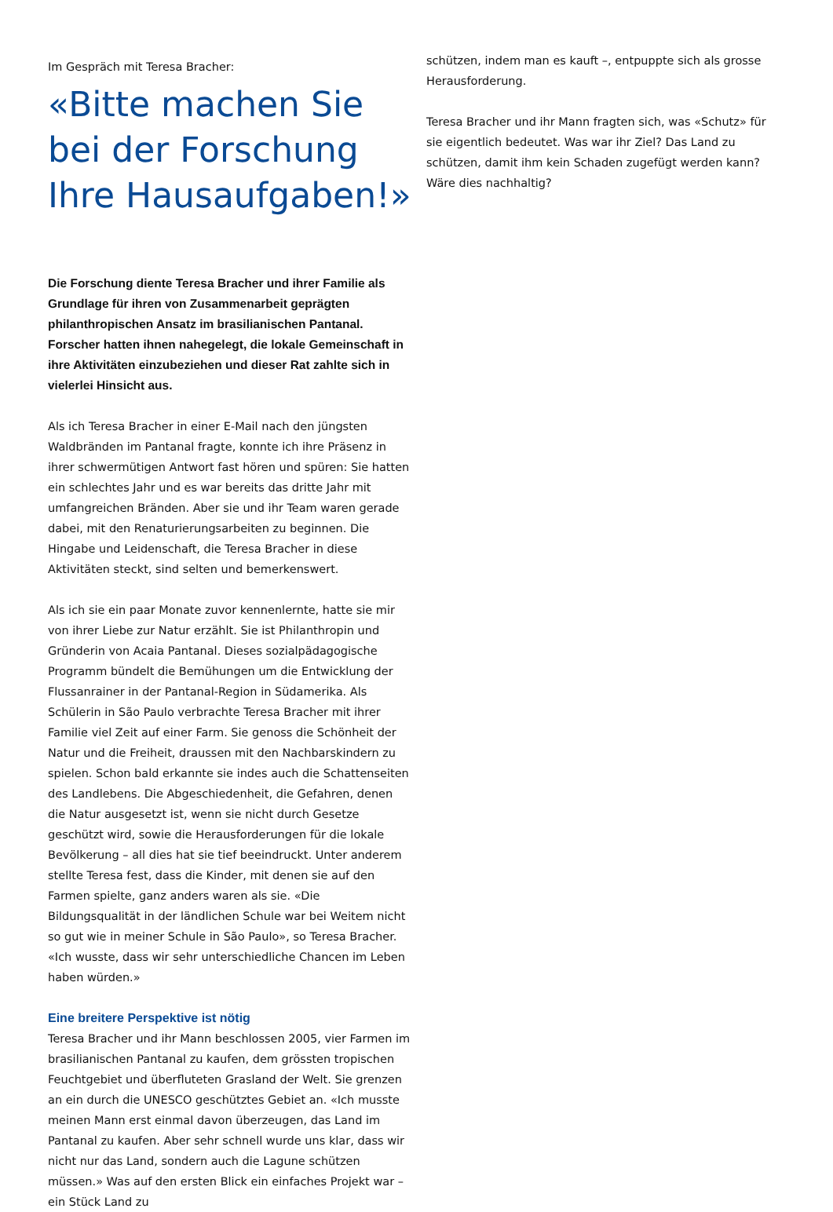Im Gespräch mit Teresa Bracher:
«Bitte machen Sie bei der Forschung Ihre Hausaufgaben!»
Die Forschung diente Teresa Bracher und ihrer Familie als Grundlage für ihren von Zusammenarbeit geprägten philanthropischen Ansatz im brasilianischen Pantanal. Forscher hatten ihnen nahegelegt, die lokale Gemeinschaft in ihre Aktivitäten einzubeziehen und dieser Rat zahlte sich in vielerlei Hinsicht aus.
Als ich Teresa Bracher in einer E-Mail nach den jüngsten Waldbränden im Pantanal fragte, konnte ich ihre Präsenz in ihrer schwermütigen Antwort fast hören und spüren: Sie hatten ein schlechtes Jahr und es war bereits das dritte Jahr mit umfangreichen Bränden. Aber sie und ihr Team waren gerade dabei, mit den Renaturierungsarbeiten zu beginnen. Die Hingabe und Leidenschaft, die Teresa Bracher in diese Aktivitäten steckt, sind selten und bemerkenswert.
Als ich sie ein paar Monate zuvor kennenlernte, hatte sie mir von ihrer Liebe zur Natur erzählt. Sie ist Philanthropin und Gründerin von Acaia Pantanal. Dieses sozialpädagogische Programm bündelt die Bemühungen um die Entwicklung der Flussanrainer in der Pantanal-Region in Südamerika. Als Schülerin in São Paulo verbrachte Teresa Bracher mit ihrer Familie viel Zeit auf einer Farm. Sie genoss die Schönheit der Natur und die Freiheit, draussen mit den Nachbarskindern zu spielen. Schon bald erkannte sie indes auch die Schattenseiten des Landlebens. Die Abgeschiedenheit, die Gefahren, denen die Natur ausgesetzt ist, wenn sie nicht durch Gesetze geschützt wird, sowie die Herausforderungen für die lokale Bevölkerung – all dies hat sie tief beeindruckt. Unter anderem stellte Teresa fest, dass die Kinder, mit denen sie auf den Farmen spielte, ganz anders waren als sie. «Die Bildungsqualität in der ländlichen Schule war bei Weitem nicht so gut wie in meiner Schule in São Paulo», so Teresa Bracher. «Ich wusste, dass wir sehr unterschiedliche Chancen im Leben haben würden.»
Eine breitere Perspektive ist nötig
Teresa Bracher und ihr Mann beschlossen 2005, vier Farmen im brasilianischen Pantanal zu kaufen, dem grössten tropischen Feuchtgebiet und überfluteten Grasland der Welt. Sie grenzen an ein durch die UNESCO geschütztes Gebiet an. «Ich musste meinen Mann erst einmal davon überzeugen, das Land im Pantanal zu kaufen. Aber sehr schnell wurde uns klar, dass wir nicht nur das Land, sondern auch die Lagune schützen müssen.» Was auf den ersten Blick ein einfaches Projekt war – ein Stück Land zu
schützen, indem man es kauft –, entpuppte sich als grosse Herausforderung.
Teresa Bracher und ihr Mann fragten sich, was «Schutz» für sie eigentlich bedeutet. Was war ihr Ziel? Das Land zu schützen, damit ihm kein Schaden zugefügt werden kann? Wäre dies nachhaltig?